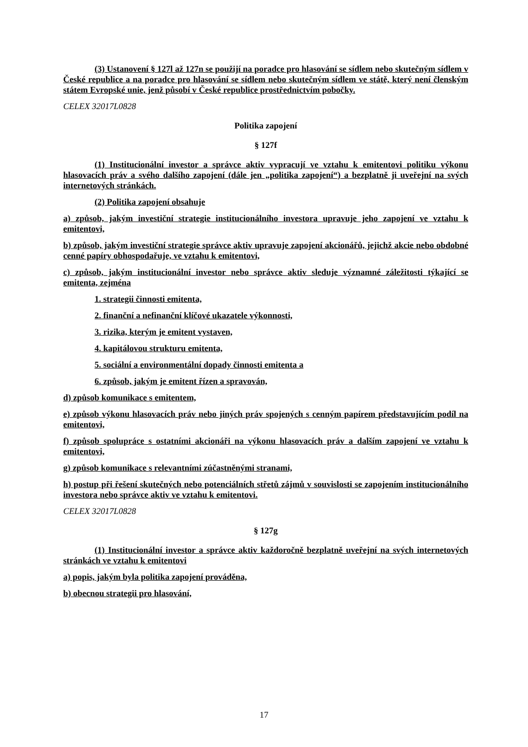(3) Ustanovení § 127l až 127n se použijí na poradce pro hlasování se sídlem nebo skutečným sídlem v České republice a na poradce pro hlasování se sídlem nebo skutečným sídlem ve státě, který není členským státem Evropské unie, jenž působí v České republice prostřednictvím pobočky.
CELEX 32017L0828
Politika zapojení
§ 127f
(1) Institucionální investor a správce aktiv vypracují ve vztahu k emitentovi politiku výkonu hlasovacích práv a svého dalšího zapojení (dále jen „politika zapojení“) a bezplatně ji uveřejní na svých internetových stránkách.
(2) Politika zapojení obsahuje
a) způsob, jakým investiční strategie institucionálního investora upravuje jeho zapojení ve vztahu k emitentovi,
b) způsob, jakým investiční strategie správce aktiv upravuje zapojení akcionářů, jejichž akcie nebo obdobné cenné papíry obhospodařuje, ve vztahu k emitentovi,
c) způsob, jakým institucionální investor nebo správce aktiv sleduje významné záležitosti týkající se emitenta, zejména
1. strategii činnosti emitenta,
2. finanční a nefinanční klíčové ukazatele výkonnosti,
3. rizika, kterým je emitent vystaven,
4. kapitálovou strukturu emitenta,
5. sociální a environmentální dopady činnosti emitenta a
6. způsob, jakým je emitent řízen a spravován,
d) způsob komunikace s emitentem,
e) způsob výkonu hlasovacích práv nebo jiných práv spojených s cenným papírem představujícím podíl na emitentovi,
f) způsob spolupráce s ostatními akcionáři na výkonu hlasovacích práv a dalším zapojení ve vztahu k emitentovi,
g) způsob komunikace s relevantními zúčastněnými stranami,
h) postup při řešení skutečných nebo potenciálních střetů zájmů v souvislosti se zapojením institucionálního investora nebo správce aktiv ve vztahu k emitentovi.
CELEX 32017L0828
§ 127g
(1) Institucionální investor a správce aktiv každoročně bezplatně uveřejní na svých internetových stránkách ve vztahu k emitentovi
a) popis, jakým byla politika zapojení prováděna,
b) obecnou strategii pro hlasování,
17